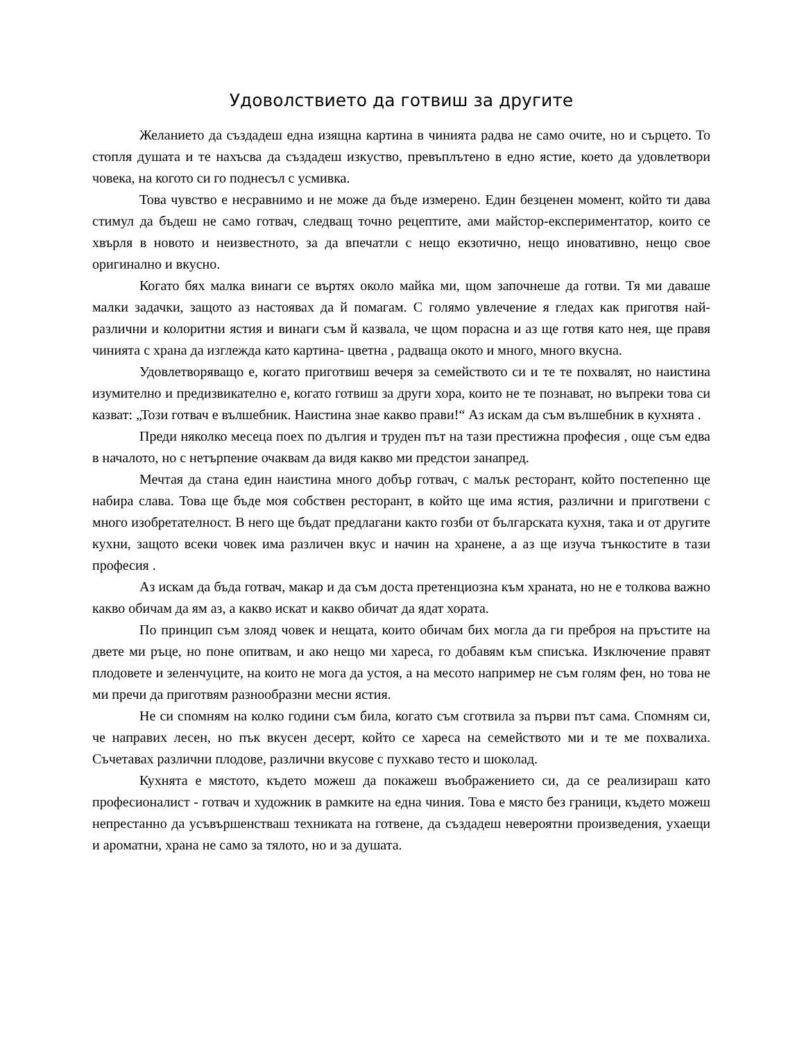Удоволствието да готвиш за другите
Желанието да създадеш една изящна картина в чинията радва не само очите, но и сърцето. То стопля душата и те нахъсва да създадеш изкуство, превъплътено в едно ястие, което да удовлетвори човека, на когото си го поднесъл с усмивка.
Това чувство е несравнимо и не може да бъде измерено. Един безценен момент, който ти дава стимул да бъдеш не само готвач, следващ точно рецептите, ами майстор-експериментатор, които се хвърля в новото и неизвестното, за да впечатли с нещо екзотично, нещо иновативно, нещо свое оригинално и вкусно.
Когато бях малка винаги се въртях около майка ми, щом започнеше да готви. Тя ми даваше малки задачки, защото аз настоявах да й помагам. С голямо увлечение я гледах как приготвя най-различни и колоритни ястия и винаги съм й казвала, че щом порасна и аз ще готвя като нея, ще правя чинията с храна да изглежда като картина- цветна , радваща окото и много, много вкусна.
Удовлетворяващо е, когато приготвиш вечеря за семейството си и те те похвалят, но наистина изумително и предизвикателно е, когато готвиш за други хора, които не те познават, но въпреки това си казват: „Този готвач е вълшебник. Наистина знае какво прави!“ Аз искам да съм вълшебник в кухнята .
Преди няколко месеца поех по дългия и труден път на тази престижна професия , още съм едва в началото, но с нетърпение очаквам да видя какво ми предстои занапред.
Мечтая да стана един наистина много добър готвач, с малък ресторант, който постепенно ще набира слава. Това ще бъде моя собствен ресторант, в който ще има ястия, различни и приготвени с много изобретателност. В него ще бъдат предлагани както гозби от българската кухня, така и от другите кухни, защото всеки човек има различен вкус и начин на хранене, а аз ще изуча тънкостите в тази професия .
Аз искам да бъда готвач, макар и да съм доста претенциозна към храната, но не е толкова важно какво обичам да ям аз, а какво искат и какво обичат да ядат хората.
По принцип съм злояд човек и нещата, които обичам бих могла да ги преброя на пръстите на двете ми ръце, но поне опитвам, и ако нещо ми хареса, го добавям към списъка. Изключение правят плодовете и зеленчуците, на които не мога да устоя, а на месото например не съм голям фен, но това не ми пречи да приготвям разнообразни месни ястия.
Не си спомням на колко години съм била, когато съм сготвила за първи път сама. Спомням си, че направих лесен, но пък вкусен десерт, който се хареса на семейството ми и те ме похвалиха. Съчетавах различни плодове, различни вкусове с пухкаво тесто и шоколад.
Кухнята е мястото, където можеш да покажеш въображението си, да се реализираш като професионалист - готвач и художник в рамките на една чиния. Това е място без граници, където можеш непрестанно да усъвършенстваш техниката на готвене, да създадеш невероятни произведения, ухаещи и ароматни, храна не само за тялото, но и за душата.